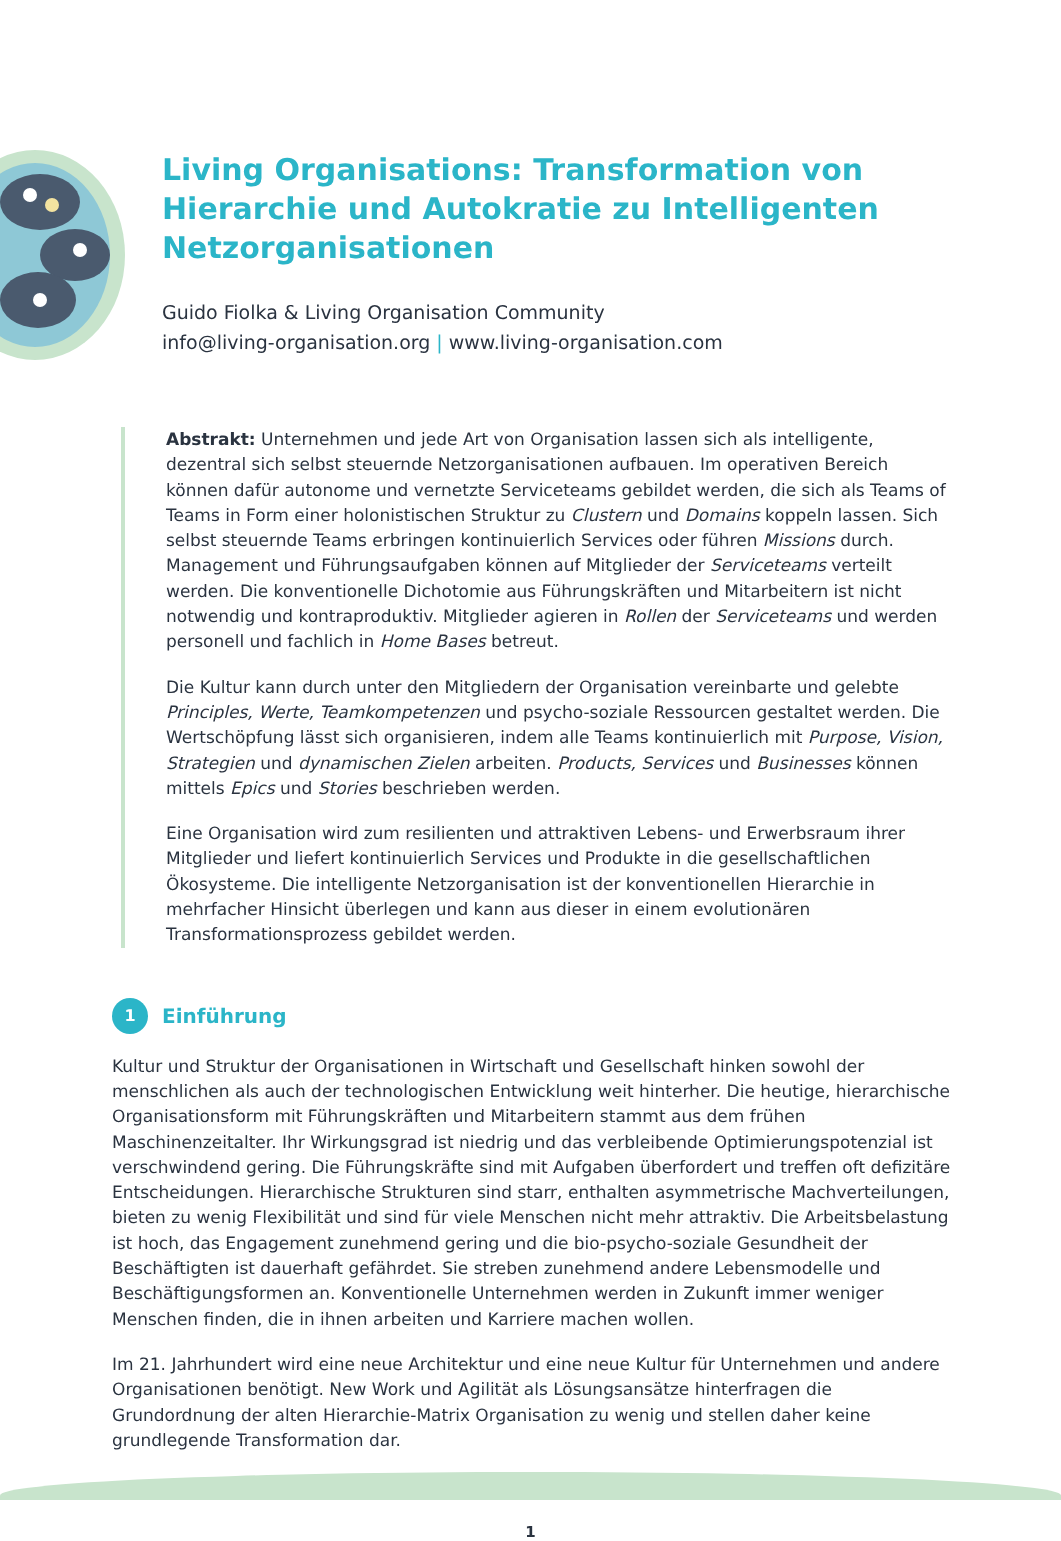Living Organisations: Transformation von Hierarchie und Autokratie zu Intelligenten Netzorganisationen
Guido Fiolka & Living Organisation Community
info@living-organisation.org | www.living-organisation.com
Abstrakt: Unternehmen und jede Art von Organisation lassen sich als intelligente, dezentral sich selbst steuernde Netzorganisationen aufbauen. Im operativen Bereich können dafür autonome und vernetzte Serviceteams gebildet werden, die sich als Teams of Teams in Form einer holonistischen Struktur zu Clustern und Domains koppeln lassen. Sich selbst steuernde Teams erbringen kontinuierlich Services oder führen Missions durch. Management und Führungsaufgaben können auf Mitglieder der Serviceteams verteilt werden. Die konventionelle Dichotomie aus Führungskräften und Mitarbeitern ist nicht notwendig und kontraproduktiv. Mitglieder agieren in Rollen der Serviceteams und werden personell und fachlich in Home Bases betreut.
Die Kultur kann durch unter den Mitgliedern der Organisation vereinbarte und gelebte Principles, Werte, Teamkompetenzen und psycho-soziale Ressourcen gestaltet werden. Die Wertschöpfung lässt sich organisieren, indem alle Teams kontinuierlich mit Purpose, Vision, Strategien und dynamischen Zielen arbeiten. Products, Services und Businesses können mittels Epics und Stories beschrieben werden.
Eine Organisation wird zum resilienten und attraktiven Lebens- und Erwerbsraum ihrer Mitglieder und liefert kontinuierlich Services und Produkte in die gesellschaftlichen Ökosysteme. Die intelligente Netzorganisation ist der konventionellen Hierarchie in mehrfacher Hinsicht überlegen und kann aus dieser in einem evolutionären Transformationsprozess gebildet werden.
1 Einführung
Kultur und Struktur der Organisationen in Wirtschaft und Gesellschaft hinken sowohl der menschlichen als auch der technologischen Entwicklung weit hinterher. Die heutige, hierarchische Organisationsform mit Führungskräften und Mitarbeitern stammt aus dem frühen Maschinenzeitalter. Ihr Wirkungsgrad ist niedrig und das verbleibende Optimierungspotenzial ist verschwindend gering. Die Führungskräfte sind mit Aufgaben überfordert und treffen oft defizitäre Entscheidungen. Hierarchische Strukturen sind starr, enthalten asymmetrische Machverteilungen, bieten zu wenig Flexibilität und sind für viele Menschen nicht mehr attraktiv. Die Arbeitsbelastung ist hoch, das Engagement zunehmend gering und die bio-psycho-soziale Gesundheit der Beschäftigten ist dauerhaft gefährdet. Sie streben zunehmend andere Lebensmodelle und Beschäftigungsformen an. Konventionelle Unternehmen werden in Zukunft immer weniger Menschen finden, die in ihnen arbeiten und Karriere machen wollen.
Im 21. Jahrhundert wird eine neue Architektur und eine neue Kultur für Unternehmen und andere Organisationen benötigt. New Work und Agilität als Lösungsansätze hinterfragen die Grundordnung der alten Hierarchie-Matrix Organisation zu wenig und stellen daher keine grundlegende Transformation dar.
1